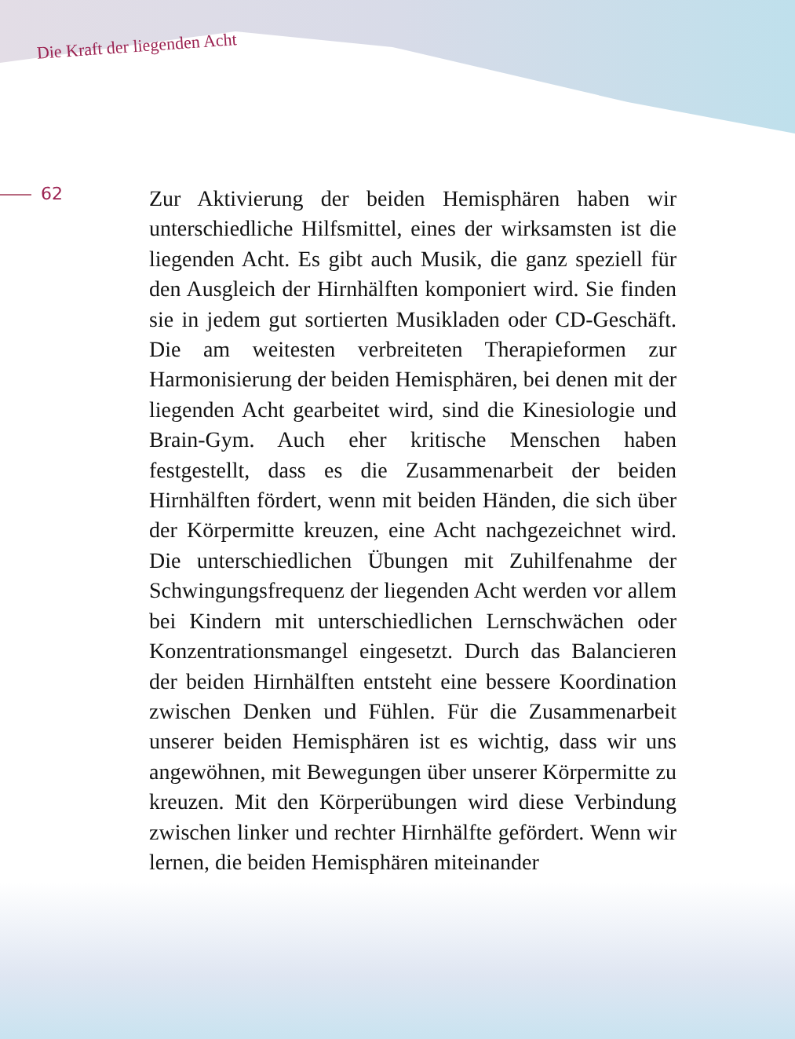Die Kraft der liegenden Acht
62
Zur Aktivierung der beiden Hemisphären haben wir unterschiedliche Hilfsmittel, eines der wirksamsten ist die liegenden Acht. Es gibt auch Musik, die ganz speziell für den Ausgleich der Hirnhälften komponiert wird. Sie finden sie in jedem gut sortierten Musikladen oder CD-Geschäft. Die am weitesten verbreiteten Therapiefor­men zur Harmonisierung der beiden Hemisphären, bei denen mit der liegenden Acht gearbeitet wird, sind die Kinesiologie und Brain-Gym. Auch eher kritische Men­schen haben festgestellt, dass es die Zusammenarbeit der beiden Hirnhälften fördert, wenn mit beiden Hän­den, die sich über der Körpermitte kreuzen, eine Acht nachgezeichnet wird. Die unterschiedlichen Übungen mit Zuhilfenahme der Schwingungsfrequenz der liegen­den Acht werden vor allem bei Kindern mit unter­schiedlichen Lernschwächen oder Konzentrationsman­gel eingesetzt. Durch das Balancieren der beiden Hirn­hälften entsteht eine bessere Koordination zwischen Denken und Fühlen. Für die Zusammenarbeit unserer beiden Hemisphären ist es wichtig, dass wir uns ange­wöhnen, mit Bewegungen über unserer Körpermitte zu kreuzen. Mit den Körperübungen wird diese Verbin­dung zwischen linker und rechter Hirnhälfte gefördert. Wenn wir lernen, die beiden Hemisphären miteinander